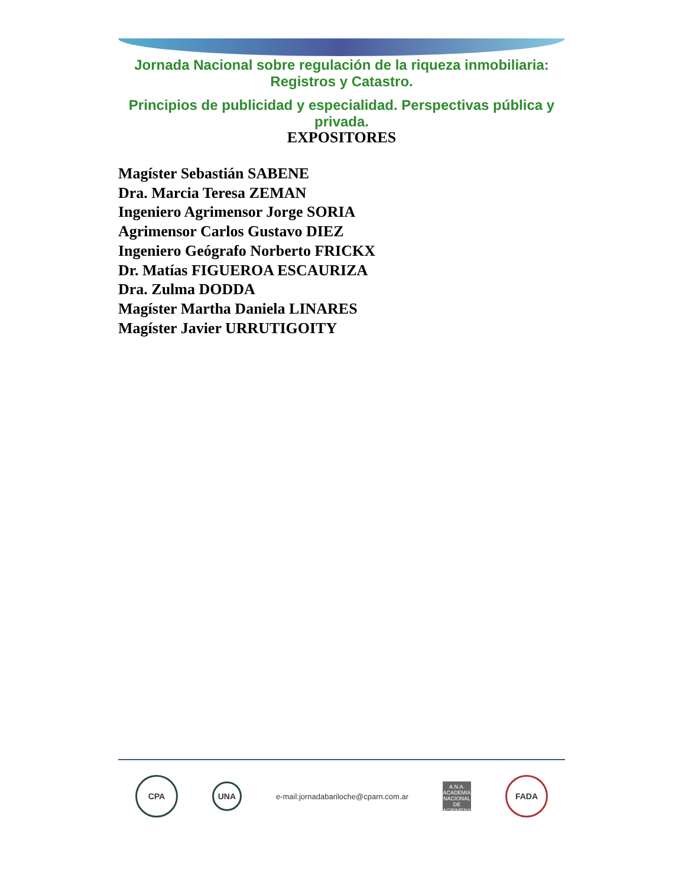Jornada Nacional sobre regulación de la riqueza inmobiliaria: Registros y Catastro.
Principios de publicidad y especialidad. Perspectivas pública y privada.
EXPOSITORES
Magíster Sebastián SABENE
Dra. Marcia Teresa ZEMAN
Ingeniero Agrimensor Jorge SORIA
Agrimensor Carlos Gustavo DIEZ
Ingeniero Geógrafo Norberto FRICKX
Dr. Matías FIGUEROA ESCAURIZA
Dra. Zulma DODDA
Magíster Martha Daniela LINARES
Magíster Javier URRUTIGOITY
CPA
UNA
e-mail:jornadabariloche@cparn.com.ar
A.N.A.
ACADEMIA NACIONAL DE AGRIMENSURA
FADA